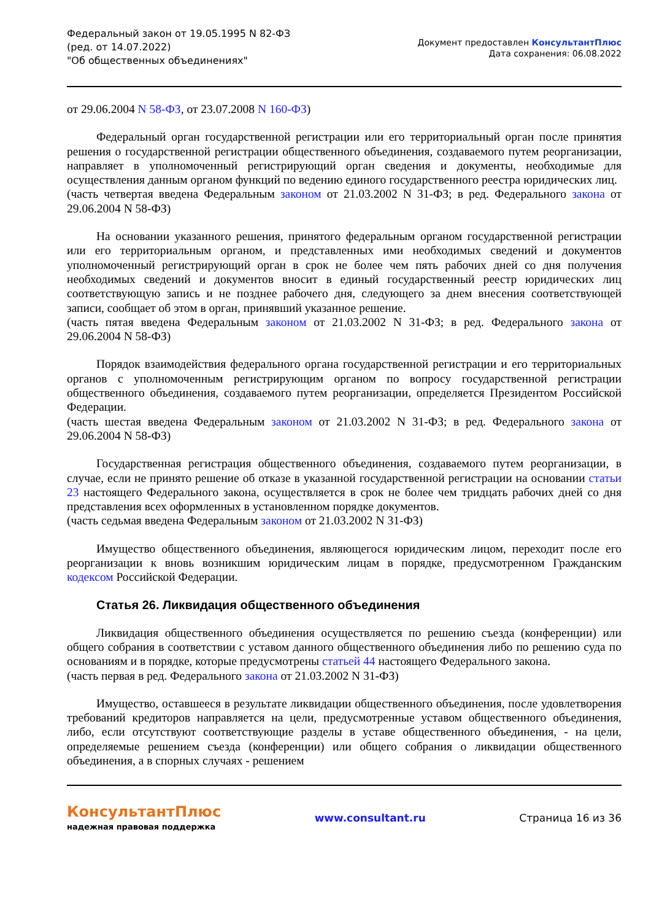Федеральный закон от 19.05.1995 N 82-ФЗ
(ред. от 14.07.2022)
"Об общественных объединениях"
Документ предоставлен КонсультантПлюс
Дата сохранения: 06.08.2022
от 29.06.2004 N 58-ФЗ, от 23.07.2008 N 160-ФЗ)
Федеральный орган государственной регистрации или его территориальный орган после принятия решения о государственной регистрации общественного объединения, создаваемого путем реорганизации, направляет в уполномоченный регистрирующий орган сведения и документы, необходимые для осуществления данным органом функций по ведению единого государственного реестра юридических лиц.
(часть четвертая введена Федеральным законом от 21.03.2002 N 31-ФЗ; в ред. Федерального закона от 29.06.2004 N 58-ФЗ)
На основании указанного решения, принятого федеральным органом государственной регистрации или его территориальным органом, и представленных ими необходимых сведений и документов уполномоченный регистрирующий орган в срок не более чем пять рабочих дней со дня получения необходимых сведений и документов вносит в единый государственный реестр юридических лиц соответствующую запись и не позднее рабочего дня, следующего за днем внесения соответствующей записи, сообщает об этом в орган, принявший указанное решение.
(часть пятая введена Федеральным законом от 21.03.2002 N 31-ФЗ; в ред. Федерального закона от 29.06.2004 N 58-ФЗ)
Порядок взаимодействия федерального органа государственной регистрации и его территориальных органов с уполномоченным регистрирующим органом по вопросу государственной регистрации общественного объединения, создаваемого путем реорганизации, определяется Президентом Российской Федерации.
(часть шестая введена Федеральным законом от 21.03.2002 N 31-ФЗ; в ред. Федерального закона от 29.06.2004 N 58-ФЗ)
Государственная регистрация общественного объединения, создаваемого путем реорганизации, в случае, если не принято решение об отказе в указанной государственной регистрации на основании статьи 23 настоящего Федерального закона, осуществляется в срок не более чем тридцать рабочих дней со дня представления всех оформленных в установленном порядке документов.
(часть седьмая введена Федеральным законом от 21.03.2002 N 31-ФЗ)
Имущество общественного объединения, являющегося юридическим лицом, переходит после его реорганизации к вновь возникшим юридическим лицам в порядке, предусмотренном Гражданским кодексом Российской Федерации.
Статья 26. Ликвидация общественного объединения
Ликвидация общественного объединения осуществляется по решению съезда (конференции) или общего собрания в соответствии с уставом данного общественного объединения либо по решению суда по основаниям и в порядке, которые предусмотрены статьей 44 настоящего Федерального закона.
(часть первая в ред. Федерального закона от 21.03.2002 N 31-ФЗ)
Имущество, оставшееся в результате ликвидации общественного объединения, после удовлетворения требований кредиторов направляется на цели, предусмотренные уставом общественного объединения, либо, если отсутствуют соответствующие разделы в уставе общественного объединения, - на цели, определяемые решением съезда (конференции) или общего собрания о ликвидации общественного объединения, а в спорных случаях - решением
КонсультантПлюс
надежная правовая поддержка
www.consultant.ru Страница 16 из 36